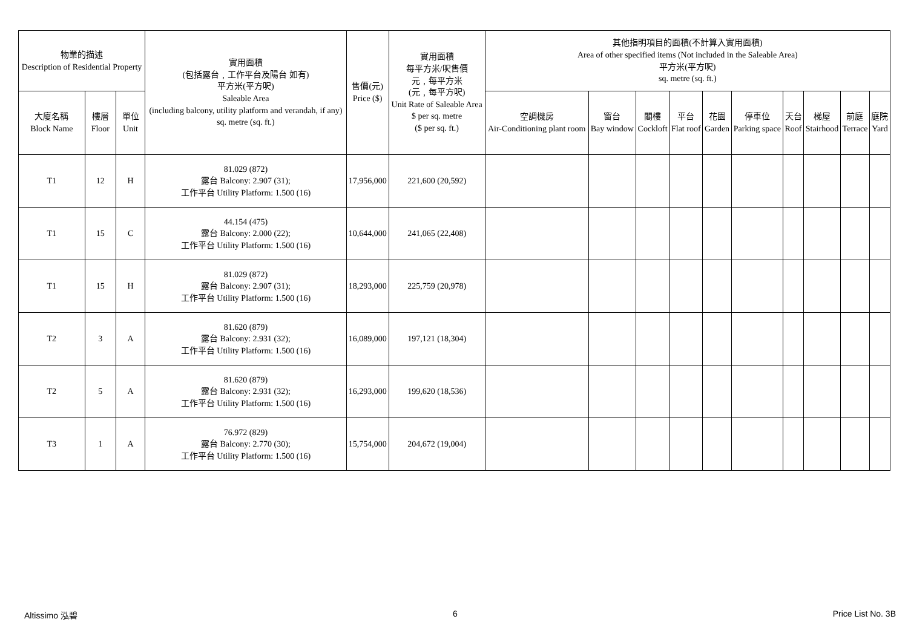| 物業的描述 Description of Residential Property | | | 實用面積 (包括露台﹐工作平台及陽台 如有) 平方米(平方呎) Saleable Area (including balcony, utility platform and verandah, if any) sq. metre (sq. ft.) | 售價(元) Price ($) | 實用面積 每平方米/呎售價 元﹐每平方米 (元﹐每平方呎) Unit Rate of Saleable Area $ per sq. metre ($ per sq. ft.) | 其他指明項目的面積(不計算入實用面積) Area of other specified items (Not included in the Saleable Area) 平方米(平方呎) sq. metre (sq. ft.) | | | | | | | | | |
| --- | --- | --- | --- | --- | --- | --- | --- | --- | --- | --- | --- | --- | --- | --- | --- |
| 大廈名稱 Block Name | 樓層 Floor | 單位 Unit | | | | 空調機房 Air-Conditioning plant room | 窗台 Bay window | 閣樓 Cockloft | 平台 Flat roof | 花園 Garden | 停車位 Parking space | 天台 Roof | 梯屋 Stairhood | 前庭 Terrace | 庭院 Yard |
| T1 | 12 | H | 81.029 (872) 露台 Balcony: 2.907 (31); 工作平台 Utility Platform: 1.500 (16) | 17,956,000 | 221,600 (20,592) | | | | | | | | | | |
| T1 | 15 | C | 44.154 (475) 露台 Balcony: 2.000 (22); 工作平台 Utility Platform: 1.500 (16) | 10,644,000 | 241,065 (22,408) | | | | | | | | | | |
| T1 | 15 | H | 81.029 (872) 露台 Balcony: 2.907 (31); 工作平台 Utility Platform: 1.500 (16) | 18,293,000 | 225,759 (20,978) | | | | | | | | | | |
| T2 | 3 | A | 81.620 (879) 露台 Balcony: 2.931 (32); 工作平台 Utility Platform: 1.500 (16) | 16,089,000 | 197,121 (18,304) | | | | | | | | | | |
| T2 | 5 | A | 81.620 (879) 露台 Balcony: 2.931 (32); 工作平台 Utility Platform: 1.500 (16) | 16,293,000 | 199,620 (18,536) | | | | | | | | | | |
| T3 | 1 | A | 76.972 (829) 露台 Balcony: 2.770 (30); 工作平台 Utility Platform: 1.500 (16) | 15,754,000 | 204,672 (19,004) | | | | | | | | | | |
Altissimo 泓碧 6 Price List No. 3B